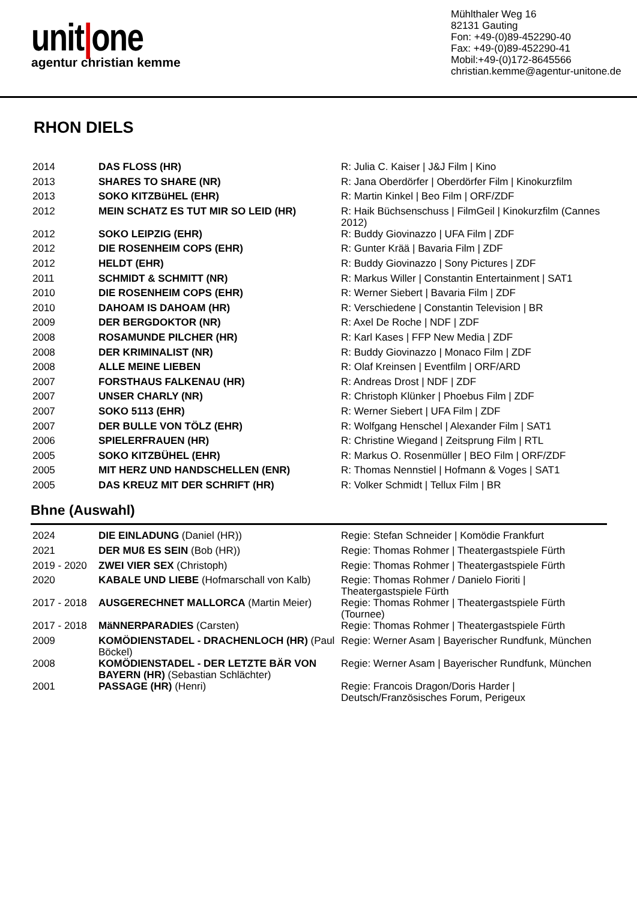unit|one
agentur christian kemme
Mühlthaler Weg 16
82131 Gauting
Fon: +49-(0)89-452290-40
Fax: +49-(0)89-452290-41
Mobil:+49-(0)172-8645566
christian.kemme@agentur-unitone.de
RHON DIELS
| 2014 | DAS FLOSS (HR) | R: Julia C. Kaiser / J&J Film / Kino |
| 2013 | SHARES TO SHARE (NR) | R: Jana Oberdörfer / Oberdörfer Film / Kinokurzfilm |
| 2013 | SOKO KITZBüHEL (EHR) | R: Martin Kinkel / Beo Film / ORF/ZDF |
| 2012 | MEIN SCHATZ ES TUT MIR SO LEID (HR) | R: Haik Büchsenschuss / FilmGeil / Kinokurzfilm (Cannes 2012) |
| 2012 | SOKO LEIPZIG (EHR) | R: Buddy Giovinazzo / UFA Film / ZDF |
| 2012 | DIE ROSENHEIM COPS (EHR) | R: Gunter Krää / Bavaria Film / ZDF |
| 2012 | HELDT (EHR) | R: Buddy Giovinazzo / Sony Pictures / ZDF |
| 2011 | SCHMIDT & SCHMITT (NR) | R: Markus Willer / Constantin Entertainment / SAT1 |
| 2010 | DIE ROSENHEIM COPS (EHR) | R: Werner Siebert / Bavaria Film / ZDF |
| 2010 | DAHOAM IS DAHOAM (HR) | R: Verschiedene / Constantin Television / BR |
| 2009 | DER BERGDOKTOR (NR) | R: Axel De Roche / NDF / ZDF |
| 2008 | ROSAMUNDE PILCHER (HR) | R: Karl Kases / FFP New Media / ZDF |
| 2008 | DER KRIMINALIST (NR) | R: Buddy Giovinazzo / Monaco Film / ZDF |
| 2008 | ALLE MEINE LIEBEN | R: Olaf Kreinsen / Eventfilm / ORF/ARD |
| 2007 | FORSTHAUS FALKENAU (HR) | R: Andreas Drost / NDF / ZDF |
| 2007 | UNSER CHARLY (NR) | R: Christoph Klünker / Phoebus Film / ZDF |
| 2007 | SOKO 5113 (EHR) | R: Werner Siebert / UFA Film / ZDF |
| 2007 | DER BULLE VON TÖLZ (EHR) | R: Wolfgang Henschel / Alexander Film / SAT1 |
| 2006 | SPIELERFRAUEN (HR) | R: Christine Wiegand / Zeitsprung Film / RTL |
| 2005 | SOKO KITZBÜHEL (EHR) | R: Markus O. Rosenmüller / BEO Film / ORF/ZDF |
| 2005 | MIT HERZ UND HANDSCHELLEN (ENR) | R: Thomas Nennstiel / Hofmann & Voges / SAT1 |
| 2005 | DAS KREUZ MIT DER SCHRIFT (HR) | R: Volker Schmidt / Tellux Film / BR |
Bhne (Auswahl)
| 2024 | DIE EINLADUNG (Daniel (HR)) | Regie: Stefan Schneider / Komödie Frankfurt |
| 2021 | DER MUß ES SEIN (Bob (HR)) | Regie: Thomas Rohmer / Theatergastspiele Fürth |
| 2019 - 2020 | ZWEI VIER SEX (Christoph) | Regie: Thomas Rohmer / Theatergastspiele Fürth |
| 2020 | KABALE UND LIEBE (Hofmarschall von Kalb) | Regie: Thomas Rohmer / Danielo Fioriti / Theatergastspiele Fürth |
| 2017 - 2018 | AUSGERECHNET MALLORCA (Martin Meier) | Regie: Thomas Rohmer / Theatergastspiele Fürth (Tournee) |
| 2017 - 2018 | MäNNERPARADIES (Carsten) | Regie: Thomas Rohmer / Theatergastspiele Fürth |
| 2009 | KOMÖDIENSTADEL - DRACHENLOCH (HR) (Paul Böckel) | Regie: Werner Asam / Bayerischer Rundfunk, München |
| 2008 | KOMÖDIENSTADEL - DER LETZTE BÄR VON BAYERN (HR) (Sebastian Schlächter) | Regie: Werner Asam / Bayerischer Rundfunk, München |
| 2001 | PASSAGE (HR) (Henri) | Regie: Francois Dragon/Doris Harder / Deutsch/Französisches Forum, Perigeux |